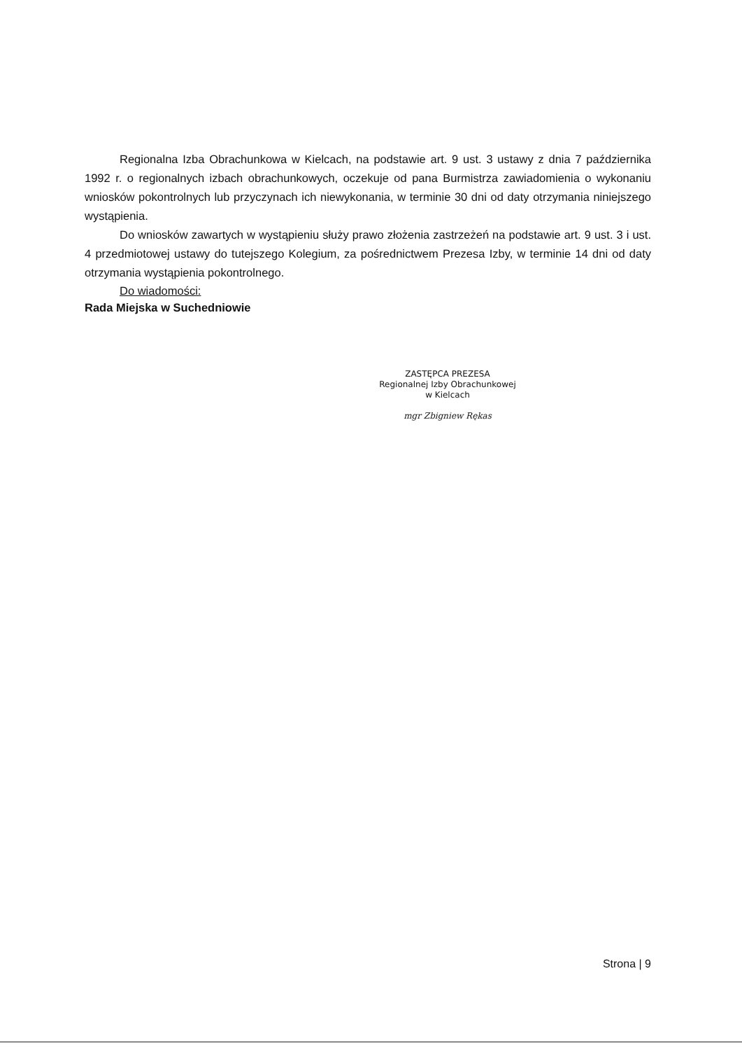Regionalna Izba Obrachunkowa w Kielcach, na podstawie art. 9 ust. 3 ustawy z dnia 7 października 1992 r. o regionalnych izbach obrachunkowych, oczekuje od pana Burmistrza zawiadomienia o wykonaniu wniosków pokontrolnych lub przyczynach ich niewykonania, w terminie 30 dni od daty otrzymania niniejszego wystąpienia.
Do wniosków zawartych w wystąpieniu służy prawo złożenia zastrzeżeń na podstawie art. 9 ust. 3 i ust. 4 przedmiotowej ustawy do tutejszego Kolegium, za pośrednictwem Prezesa Izby, w terminie 14 dni od daty otrzymania wystąpienia pokontrolnego.
Do wiadomości:
Rada Miejska w Suchedniowie
ZASTĘPCA PREZESA
Regionalnej Izby Obrachunkowej
w Kielcach
mgr Zbigniew Rękas
Strona | 9